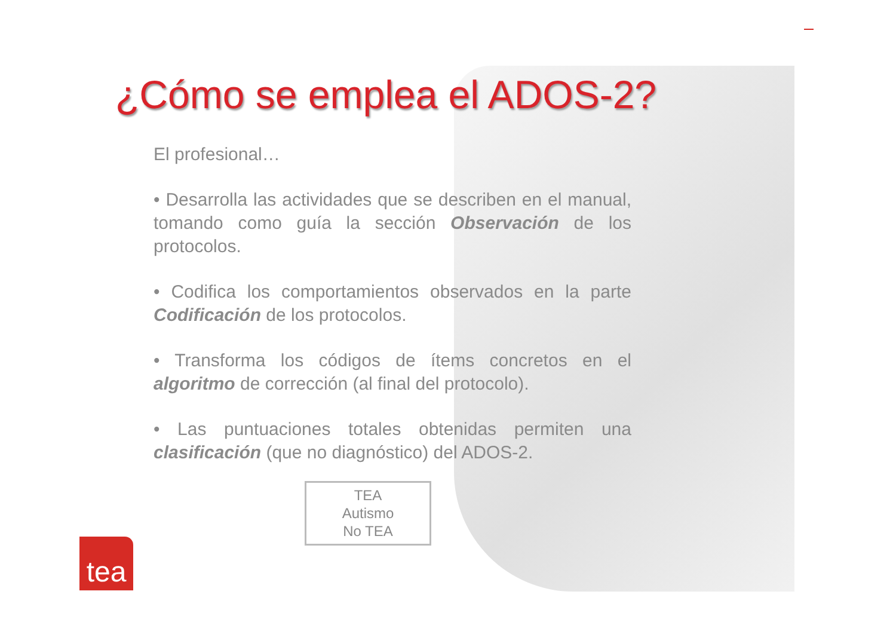¿Cómo se emplea el ADOS-2?
El profesional…
• Desarrolla las actividades que se describen en el manual, tomando como guía la sección Observación de los protocolos.
• Codifica los comportamientos observados en la parte Codificación de los protocolos.
• Transforma los códigos de ítems concretos en el algoritmo de corrección (al final del protocolo).
• Las puntuaciones totales obtenidas permiten una clasificación (que no diagnóstico) del ADOS-2.
TEA
Autismo
No TEA
tea